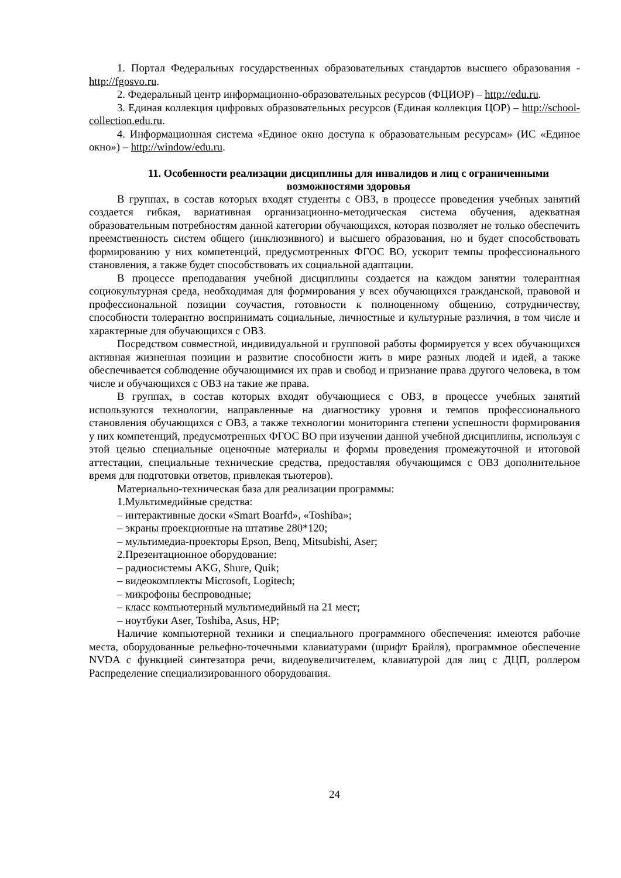1. Портал Федеральных государственных образовательных стандартов высшего образования - http://fgosvo.ru.
2. Федеральный центр информационно-образовательных ресурсов (ФЦИОР) – http://edu.ru.
3. Единая коллекция цифровых образовательных ресурсов (Единая коллекция ЦОР) – http://school-collection.edu.ru.
4. Информационная система «Единое окно доступа к образовательным ресурсам» (ИС «Единое окно») – http://window/edu.ru.
11. Особенности реализации дисциплины для инвалидов и лиц с ограниченными возможностями здоровья
В группах, в состав которых входят студенты с ОВЗ, в процессе проведения учебных занятий создается гибкая, вариативная организационно-методическая система обучения, адекватная образовательным потребностям данной категории обучающихся, которая позволяет не только обеспечить преемственность систем общего (инклюзивного) и высшего образования, но и будет способствовать формированию у них компетенций, предусмотренных ФГОС ВО, ускорит темпы профессионального становления, а также будет способствовать их социальной адаптации.
В процессе преподавания учебной дисциплины создается на каждом занятии толерантная социокультурная среда, необходимая для формирования у всех обучающихся гражданской, правовой и профессиональной позиции соучастия, готовности к полноценному общению, сотрудничеству, способности толерантно воспринимать социальные, личностные и культурные различия, в том числе и характерные для обучающихся с ОВЗ.
Посредством совместной, индивидуальной и групповой работы формируется у всех обучающихся активная жизненная позиции и развитие способности жить в мире разных людей и идей, а также обеспечивается соблюдение обучающимися их прав и свобод и признание права другого человека, в том числе и обучающихся с ОВЗ на такие же права.
В группах, в состав которых входят обучающиеся с ОВЗ, в процессе учебных занятий используются технологии, направленные на диагностику уровня и темпов профессионального становления обучающихся с ОВЗ, а также технологии мониторинга степени успешности формирования у них компетенций, предусмотренных ФГОС ВО при изучении данной учебной дисциплины, используя с этой целью специальные оценочные материалы и формы проведения промежуточной и итоговой аттестации, специальные технические средства, предоставляя обучающимся с ОВЗ дополнительное время для подготовки ответов, привлекая тьютеров).
Материально-техническая база для реализации программы:
1.Мультимедийные средства:
– интерактивные доски «Smart Boarfd», «Toshiba»;
– экраны проекционные на штативе 280*120;
– мультимедиа-проекторы Epson, Benq, Mitsubishi, Aser;
2.Презентационное оборудование:
– радиосистемы AKG, Shure, Quik;
– видеокомплекты Microsoft, Logitech;
– микрофоны беспроводные;
– класс компьютерный мультимедийный на 21 мест;
– ноутбуки Aser, Toshiba, Asus, HP;
Наличие компьютерной техники и специального программного обеспечения: имеются рабочие места, оборудованные рельефно-точечными клавиатурами (шрифт Брайля), программное обеспечение NVDA с функцией синтезатора речи, видеоувеличителем, клавиатурой для лиц с ДЦП, роллером Распределение специализированного оборудования.
24